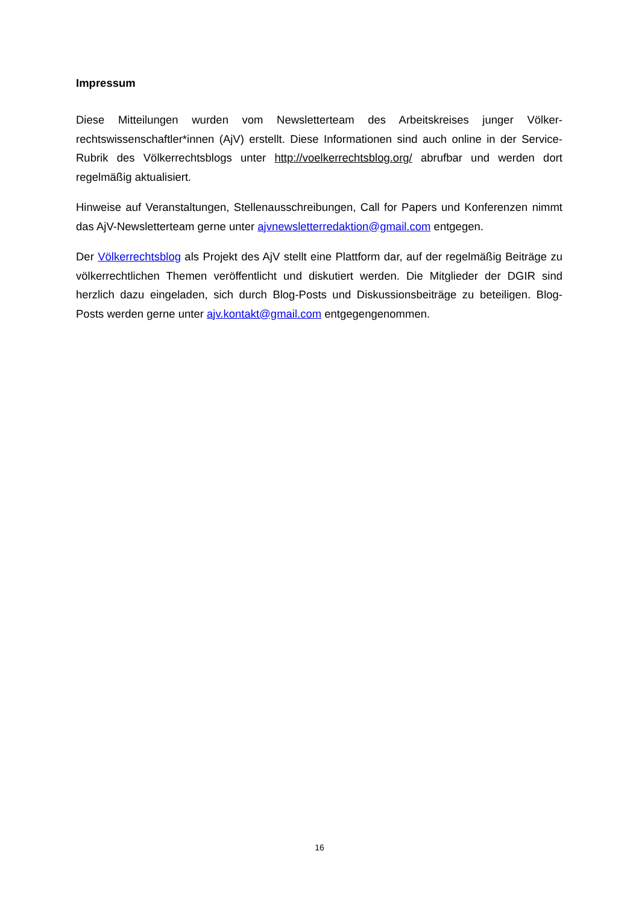Impressum
Diese Mitteilungen wurden vom Newsletterteam des Arbeitskreises junger Völker-rechtswissenschaftler*innen (AjV) erstellt. Diese Informationen sind auch online in der Service-Rubrik des Völkerrechtsblogs unter http://voelkerrechtsblog.org/ abrufbar und werden dort regelmäßig aktualisiert.
Hinweise auf Veranstaltungen, Stellenausschreibungen, Call for Papers und Konferenzen nimmt das AjV-Newsletterteam gerne unter ajvnewsletterredaktion@gmail.com entgegen.
Der Völkerrechtsblog als Projekt des AjV stellt eine Plattform dar, auf der regelmäßig Beiträge zu völkerrechtlichen Themen veröffentlicht und diskutiert werden. Die Mitglieder der DGIR sind herzlich dazu eingeladen, sich durch Blog-Posts und Diskussionsbeiträge zu beteiligen. Blog-Posts werden gerne unter ajv.kontakt@gmail.com entgegengenommen.
16